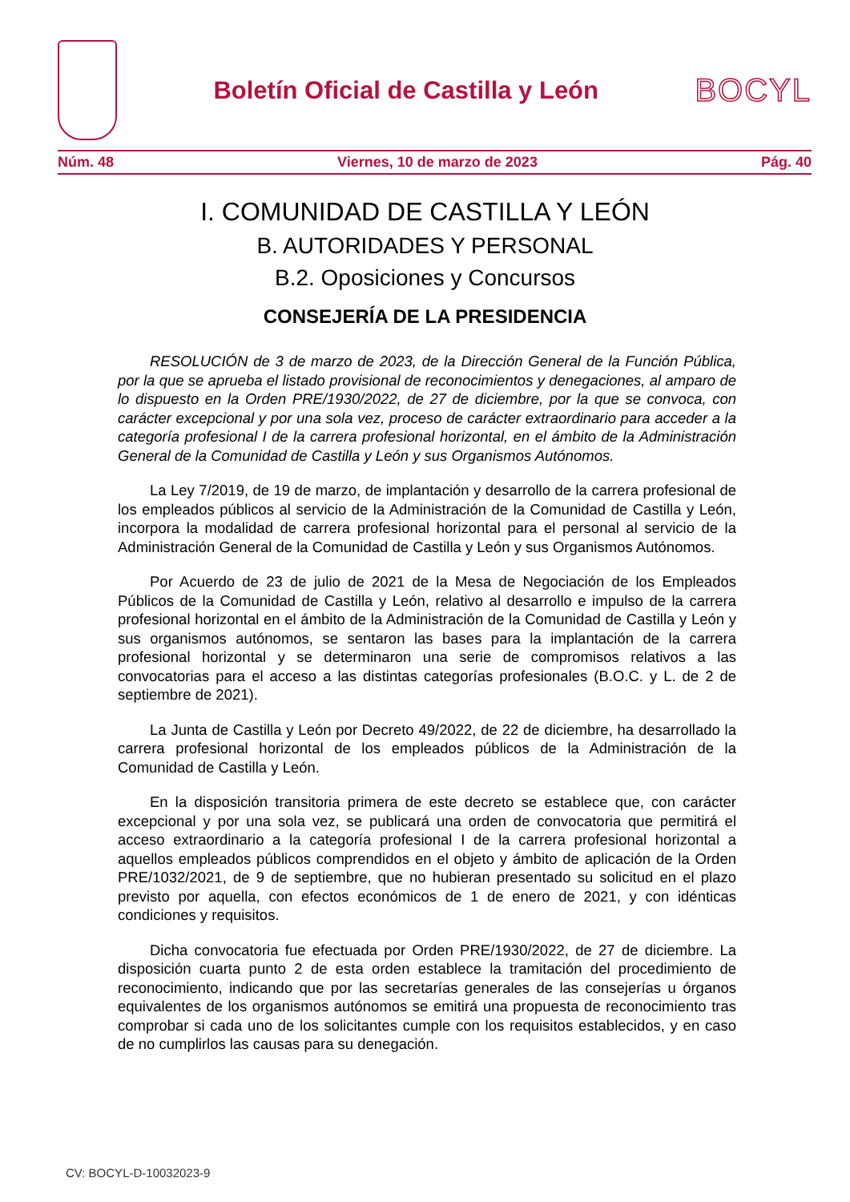Boletín Oficial de Castilla y León
BOCYL
Núm. 48 Viernes, 10 de marzo de 2023 Pág. 40
I. COMUNIDAD DE CASTILLA Y LEÓN
B. AUTORIDADES Y PERSONAL
B.2. Oposiciones y Concursos
CONSEJERÍA DE LA PRESIDENCIA
RESOLUCIÓN de 3 de marzo de 2023, de la Dirección General de la Función Pública, por la que se aprueba el listado provisional de reconocimientos y denegaciones, al amparo de lo dispuesto en la Orden PRE/1930/2022, de 27 de diciembre, por la que se convoca, con carácter excepcional y por una sola vez, proceso de carácter extraordinario para acceder a la categoría profesional I de la carrera profesional horizontal, en el ámbito de la Administración General de la Comunidad de Castilla y León y sus Organismos Autónomos.
La Ley 7/2019, de 19 de marzo, de implantación y desarrollo de la carrera profesional de los empleados públicos al servicio de la Administración de la Comunidad de Castilla y León, incorpora la modalidad de carrera profesional horizontal para el personal al servicio de la Administración General de la Comunidad de Castilla y León y sus Organismos Autónomos.
Por Acuerdo de 23 de julio de 2021 de la Mesa de Negociación de los Empleados Públicos de la Comunidad de Castilla y León, relativo al desarrollo e impulso de la carrera profesional horizontal en el ámbito de la Administración de la Comunidad de Castilla y León y sus organismos autónomos, se sentaron las bases para la implantación de la carrera profesional horizontal y se determinaron una serie de compromisos relativos a las convocatorias para el acceso a las distintas categorías profesionales (B.O.C. y L. de 2 de septiembre de 2021).
La Junta de Castilla y León por Decreto 49/2022, de 22 de diciembre, ha desarrollado la carrera profesional horizontal de los empleados públicos de la Administración de la Comunidad de Castilla y León.
En la disposición transitoria primera de este decreto se establece que, con carácter excepcional y por una sola vez, se publicará una orden de convocatoria que permitirá el acceso extraordinario a la categoría profesional I de la carrera profesional horizontal a aquellos empleados públicos comprendidos en el objeto y ámbito de aplicación de la Orden PRE/1032/2021, de 9 de septiembre, que no hubieran presentado su solicitud en el plazo previsto por aquella, con efectos económicos de 1 de enero de 2021, y con idénticas condiciones y requisitos.
Dicha convocatoria fue efectuada por Orden PRE/1930/2022, de 27 de diciembre. La disposición cuarta punto 2 de esta orden establece la tramitación del procedimiento de reconocimiento, indicando que por las secretarías generales de las consejerías u órganos equivalentes de los organismos autónomos se emitirá una propuesta de reconocimiento tras comprobar si cada uno de los solicitantes cumple con los requisitos establecidos, y en caso de no cumplirlos las causas para su denegación.
CV: BOCYL-D-10032023-9